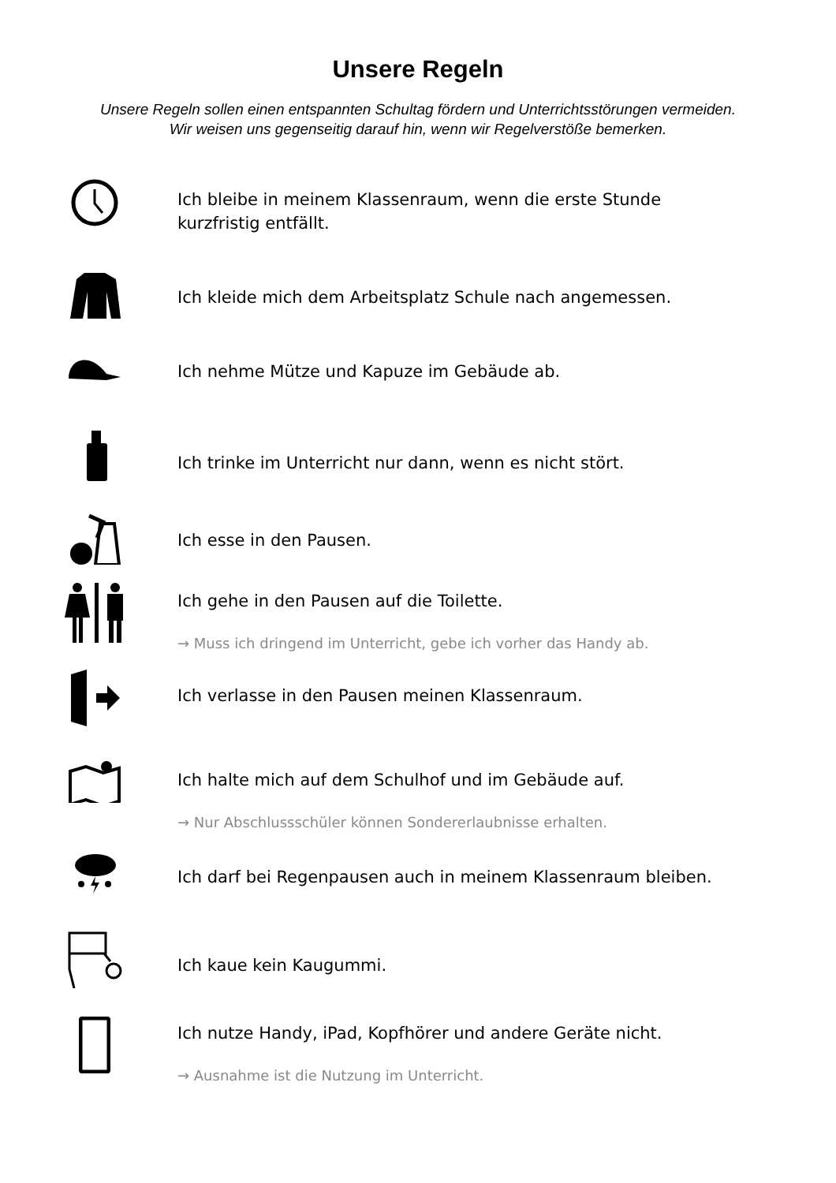Unsere Regeln
Unsere Regeln sollen einen entspannten Schultag fördern und Unterrichtsstörungen vermeiden.
Wir weisen uns gegenseitig darauf hin, wenn wir Regelverstöße bemerken.
Ich bleibe in meinem Klassenraum, wenn die erste Stunde
kurzfristig entfällt.
Ich kleide mich dem Arbeitsplatz Schule nach angemessen.
Ich nehme Mütze und Kapuze im Gebäude ab.
Ich trinke im Unterricht nur dann, wenn es nicht stört.
Ich esse in den Pausen.
Ich gehe in den Pausen auf die Toilette.
→ Muss ich dringend im Unterricht, gebe ich vorher das Handy ab.
Ich verlasse in den Pausen meinen Klassenraum.
Ich halte mich auf dem Schulhof und im Gebäude auf.
→ Nur Abschlussschüler können Sondererlaubnisse erhalten.
Ich darf bei Regenpausen auch in meinem Klassenraum bleiben.
Ich kaue kein Kaugummi.
Ich nutze Handy, iPad, Kopfhörer und andere Geräte nicht.
→ Ausnahme ist die Nutzung im Unterricht.